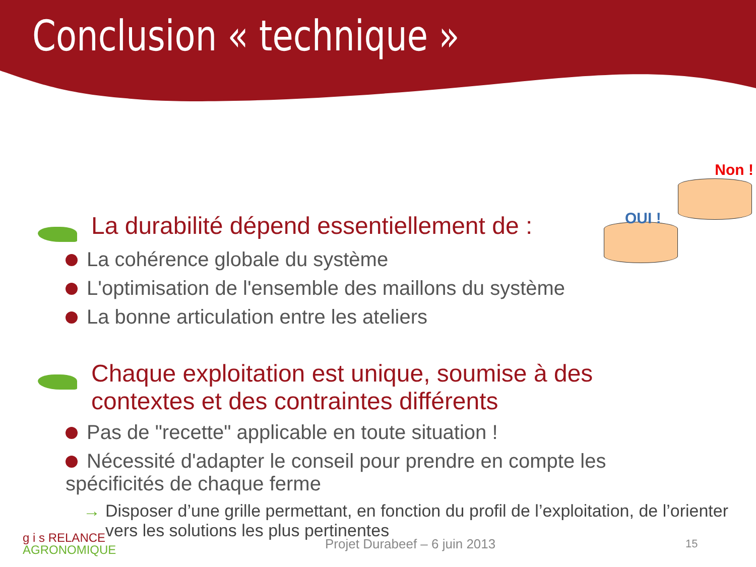Conclusion « technique »
Non !
OUI !
La durabilité dépend essentiellement de :
La cohérence globale du système
L'optimisation de l'ensemble des maillons du système
La bonne articulation entre les ateliers
Chaque exploitation est unique, soumise à des contextes et des contraintes différents
Pas de "recette" applicable en toute situation !
Nécessité d'adapter le conseil pour prendre en compte les spécificités de chaque ferme
→ Disposer d’une grille permettant, en fonction du profil de l’exploitation, de l’orienter vers les solutions les plus pertinentes
g i s RELANCE
AGRONOMIQUE
Projet Durabeef – 6 juin 2013
15